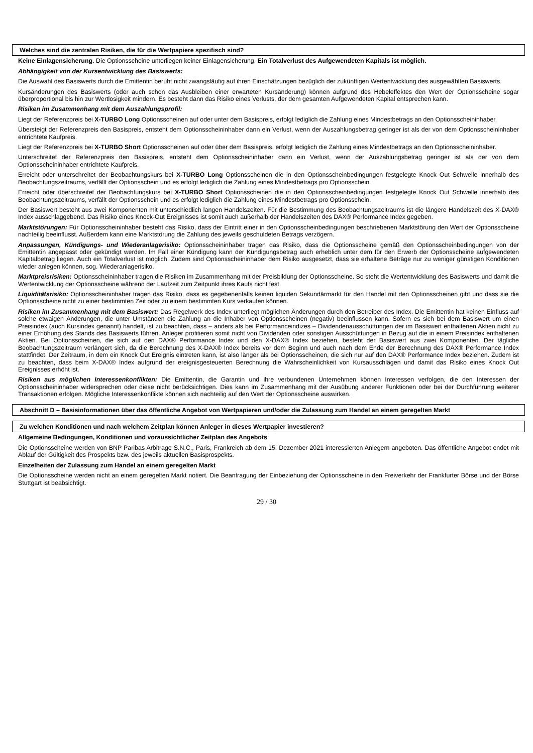Welches sind die zentralen Risiken, die für die Wertpapiere spezifisch sind?
Keine Einlagensicherung. Die Optionsscheine unterliegen keiner Einlagensicherung. Ein Totalverlust des Aufgewendeten Kapitals ist möglich.
Abhängigkeit von der Kursentwicklung des Basiswerts:
Die Auswahl des Basiswerts durch die Emittentin beruht nicht zwangsläufig auf ihren Einschätzungen bezüglich der zukünftigen Wertentwicklung des ausgewählten Basiswerts.
Kursänderungen des Basiswerts (oder auch schon das Ausbleiben einer erwarteten Kursänderung) können aufgrund des Hebeleffektes den Wert der Optionsscheine sogar überproportional bis hin zur Wertlosigkeit mindern. Es besteht dann das Risiko eines Verlusts, der dem gesamten Aufgewendeten Kapital entsprechen kann.
Risiken im Zusammenhang mit dem Auszahlungsprofil:
Liegt der Referenzpreis bei X-TURBO Long Optionsscheinen auf oder unter dem Basispreis, erfolgt lediglich die Zahlung eines Mindestbetrags an den Optionsscheininhaber.
Übersteigt der Referenzpreis den Basispreis, entsteht dem Optionsscheininhaber dann ein Verlust, wenn der Auszahlungsbetrag geringer ist als der von dem Optionsscheininhaber entrichtete Kaufpreis.
Liegt der Referenzpreis bei X-TURBO Short Optionsscheinen auf oder über dem Basispreis, erfolgt lediglich die Zahlung eines Mindestbetrags an den Optionsscheininhaber.
Unterschreitet der Referenzpreis den Basispreis, entsteht dem Optionsscheininhaber dann ein Verlust, wenn der Auszahlungsbetrag geringer ist als der von dem Optionsscheininhaber entrichtete Kaufpreis.
Erreicht oder unterschreitet der Beobachtungskurs bei X-TURBO Long Optionsscheinen die in den Optionsscheinbedingungen festgelegte Knock Out Schwelle innerhalb des Beobachtungszeitraums, verfällt der Optionsschein und es erfolgt lediglich die Zahlung eines Mindestbetrags pro Optionsschein.
Erreicht oder überschreitet der Beobachtungskurs bei X-TURBO Short Optionsscheinen die in den Optionsscheinbedingungen festgelegte Knock Out Schwelle innerhalb des Beobachtungszeitraums, verfällt der Optionsschein und es erfolgt lediglich die Zahlung eines Mindestbetrags pro Optionsschein.
Der Basiswert besteht aus zwei Komponenten mit unterschiedlich langen Handelszeiten. Für die Bestimmung des Beobachtungszeitraums ist die längere Handelszeit des X-DAX® Index ausschlaggebend. Das Risiko eines Knock-Out Ereignisses ist somit auch außerhalb der Handelszeiten des DAX® Performance Index gegeben.
Marktstörungen: Für Optionsscheininhaber besteht das Risiko, dass der Eintritt einer in den Optionsscheinbedingungen beschriebenen Marktstörung den Wert der Optionsscheine nachteilig beeinflusst. Außerdem kann eine Marktstörung die Zahlung des jeweils geschuldeten Betrags verzögern.
Anpassungen, Kündigungs- und Wiederanlagerisiko: Optionsscheininhaber tragen das Risiko, dass die Optionsscheine gemäß den Optionsscheinbedingungen von der Emittentin angepasst oder gekündigt werden. Im Fall einer Kündigung kann der Kündigungsbetrag auch erheblich unter dem für den Erwerb der Optionsscheine aufgewendeten Kapitalbetrag liegen. Auch ein Totalverlust ist möglich. Zudem sind Optionsscheininhaber dem Risiko ausgesetzt, dass sie erhaltene Beträge nur zu weniger günstigen Konditionen wieder anlegen können, sog. Wiederanlagerisiko.
Marktpreisrisiken: Optionsscheininhaber tragen die Risiken im Zusammenhang mit der Preisbildung der Optionsscheine. So steht die Wertentwicklung des Basiswerts und damit die Wertentwicklung der Optionsscheine während der Laufzeit zum Zeitpunkt ihres Kaufs nicht fest.
Liquiditätsrisiko: Optionsscheininhaber tragen das Risiko, dass es gegebenenfalls keinen liquiden Sekundärmarkt für den Handel mit den Optionsscheinen gibt und dass sie die Optionsscheine nicht zu einer bestimmten Zeit oder zu einem bestimmten Kurs verkaufen können.
Risiken im Zusammenhang mit dem Basiswert: Das Regelwerk des Index unterliegt möglichen Änderungen durch den Betreiber des Index. Die Emittentin hat keinen Einfluss auf solche etwaigen Änderungen, die unter Umständen die Zahlung an die Inhaber von Optionsscheinen (negativ) beeinflussen kann. Sofern es sich bei dem Basiswert um einen Preisindex (auch Kursindex genannt) handelt, ist zu beachten, dass – anders als bei Performanceindizes – Dividendenausschüttungen der im Basiswert enthaltenen Aktien nicht zu einer Erhöhung des Stands des Basiswerts führen. Anleger profitieren somit nicht von Dividenden oder sonstigen Ausschüttungen in Bezug auf die in einem Preisindex enthaltenen Aktien. Bei Optionsscheinen, die sich auf den DAX® Performance Index und den X-DAX® Index beziehen, besteht der Basiswert aus zwei Komponenten. Der tägliche Beobachtungszeitraum verlängert sich, da die Berechnung des X-DAX® Index bereits vor dem Beginn und auch nach dem Ende der Berechnung des DAX® Performance Index stattfindet. Der Zeitraum, in dem ein Knock Out Ereignis eintreten kann, ist also länger als bei Optionsscheinen, die sich nur auf den DAX® Performance Index beziehen. Zudem ist zu beachten, dass beim X-DAX® Index aufgrund der ereignisgesteuerten Berechnung die Wahrscheinlichkeit von Kursausschlägen und damit das Risiko eines Knock Out Ereignisses erhöht ist.
Risiken aus möglichen Interessenkonflikten: Die Emittentin, die Garantin und ihre verbundenen Unternehmen können Interessen verfolgen, die den Interessen der Optionsscheininhaber widersprechen oder diese nicht berücksichtigen. Dies kann im Zusammenhang mit der Ausübung anderer Funktionen oder bei der Durchführung weiterer Transaktionen erfolgen. Mögliche Interessenkonflikte können sich nachteilig auf den Wert der Optionsscheine auswirken.
Abschnitt D – Basisinformationen über das öffentliche Angebot von Wertpapieren und/oder die Zulassung zum Handel an einem geregelten Markt
Zu welchen Konditionen und nach welchem Zeitplan können Anleger in dieses Wertpapier investieren?
Allgemeine Bedingungen, Konditionen und voraussichtlicher Zeitplan des Angebots
Die Optionsscheine werden von BNP Paribas Arbitrage S.N.C., Paris, Frankreich ab dem 15. Dezember 2021 interessierten Anlegern angeboten. Das öffentliche Angebot endet mit Ablauf der Gültigkeit des Prospekts bzw. des jeweils aktuellen Basisprospekts.
Einzelheiten der Zulassung zum Handel an einem geregelten Markt
Die Optionsscheine werden nicht an einem geregelten Markt notiert. Die Beantragung der Einbeziehung der Optionsscheine in den Freiverkehr der Frankfurter Börse und der Börse Stuttgart ist beabsichtigt.
29 / 30